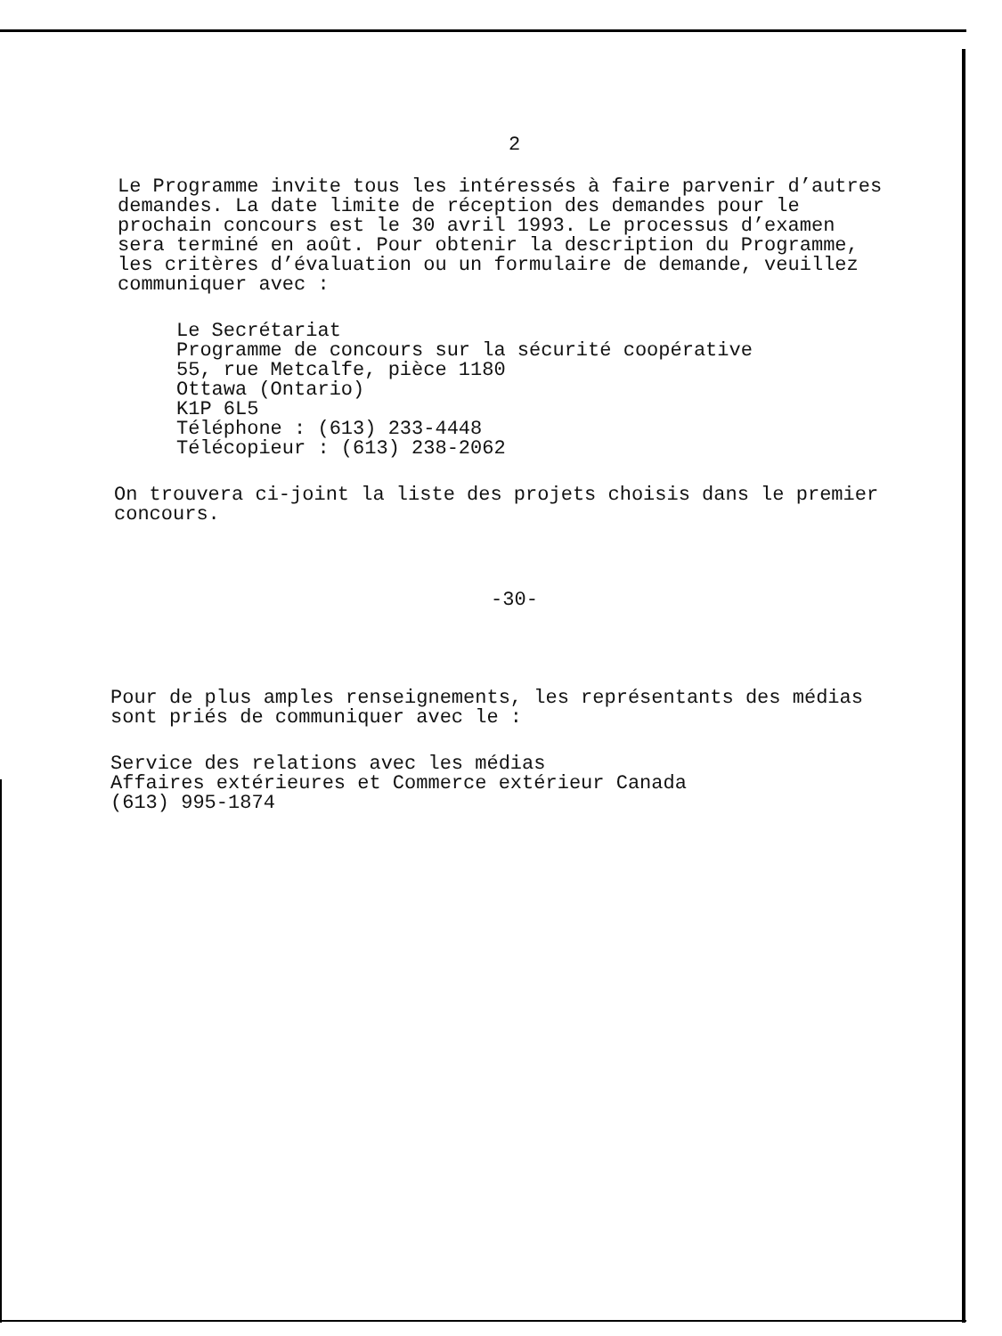2
Le Programme invite tous les intéressés à faire parvenir d’autres
demandes. La date limite de réception des demandes pour le
prochain concours est le 30 avril 1993. Le processus d’examen
sera terminé en août. Pour obtenir la description du Programme,
les critères d’évaluation ou un formulaire de demande, veuillez
communiquer avec :
Le Secrétariat
Programme de concours sur la sécurité coopérative
55, rue Metcalfe, pièce 1180
Ottawa (Ontario)
K1P 6L5
Téléphone : (613) 233-4448
Télécopieur : (613) 238-2062
On trouvera ci-joint la liste des projets choisis dans le premier
concours.
-30-
Pour de plus amples renseignements, les représentants des médias
sont priés de communiquer avec le :
Service des relations avec les médias
Affaires extérieures et Commerce extérieur Canada
(613) 995-1874